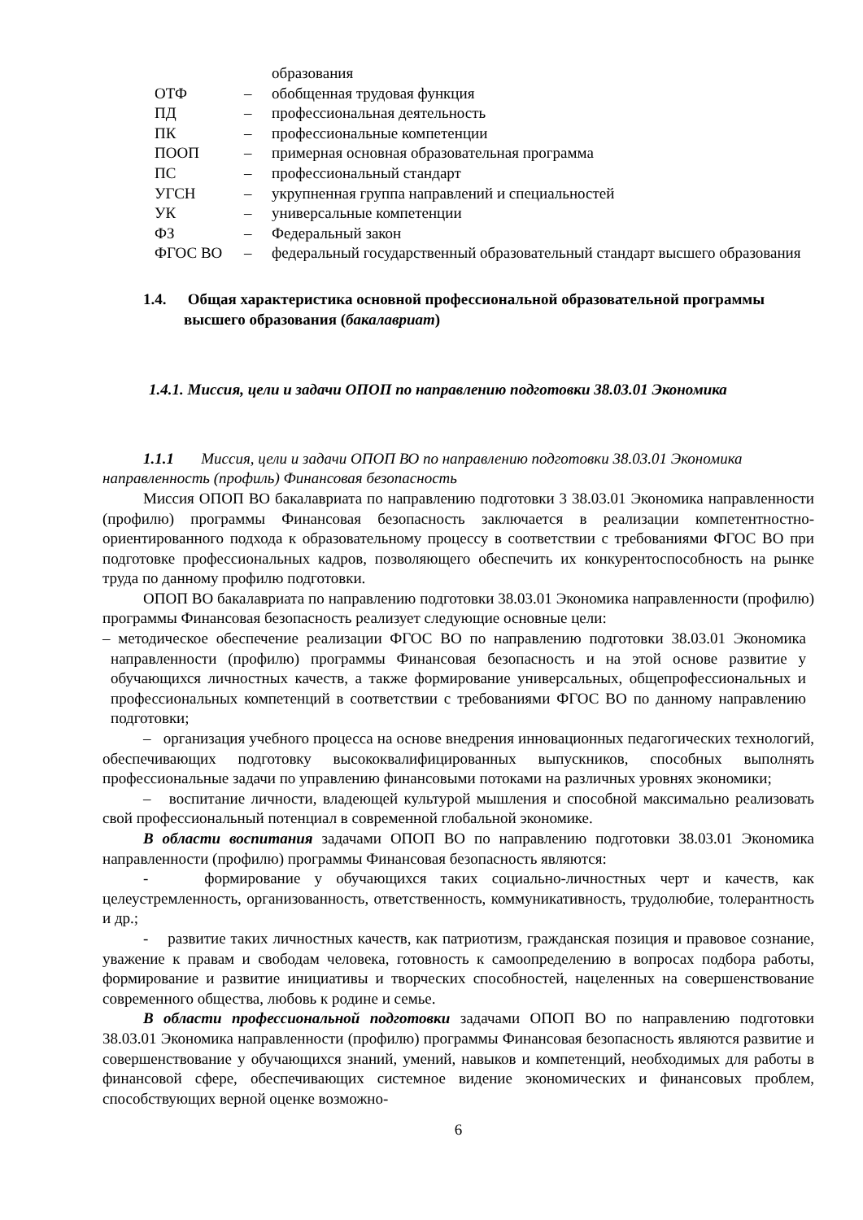| | | образования |
| ОТФ | – | обобщенная трудовая функция |
| ПД | – | профессиональная деятельность |
| ПК | – | профессиональные компетенции |
| ПООП | – | примерная основная образовательная программа |
| ПС | – | профессиональный стандарт |
| УГСН | – | укрупненная группа направлений и специальностей |
| УК | – | универсальные компетенции |
| ФЗ | – | Федеральный закон |
| ФГОС ВО | – | федеральный государственный образовательный стандарт высшего образования |
1.4. Общая характеристика основной профессиональной образовательной программы высшего образования (бакалавриат)
1.4.1. Миссия, цели и задачи ОПОП по направлению подготовки 38.03.01 Экономика
1.1.1 Миссия, цели и задачи ОПОП ВО по направлению подготовки 38.03.01 Экономика направленность (профиль) Финансовая безопасность
Миссия ОПОП ВО бакалавриата по направлению подготовки 3 38.03.01 Экономика направленности (профилю) программы Финансовая безопасность заключается в реализации компетентностно-ориентированного подхода к образовательному процессу в соответствии с требованиями ФГОС ВО при подготовке профессиональных кадров, позволяющего обеспечить их конкурентоспособность на рынке труда по данному профилю подготовки.
ОПОП ВО бакалавриата по направлению подготовки 38.03.01 Экономика направленности (профилю) программы Финансовая безопасность реализует следующие основные цели:
– методическое обеспечение реализации ФГОС ВО по направлению подготовки 38.03.01 Экономика направленности (профилю) программы Финансовая безопасность и на этой основе развитие у обучающихся личностных качеств, а также формирование универсальных, общепрофессиональных и профессиональных компетенций в соответствии с требованиями ФГОС ВО по данному направлению подготовки;
– организация учебного процесса на основе внедрения инновационных педагогических технологий, обеспечивающих подготовку высококвалифицированных выпускников, способных выполнять профессиональные задачи по управлению финансовыми потоками на различных уровнях экономики;
– воспитание личности, владеющей культурой мышления и способной максимально реализовать свой профессиональный потенциал в современной глобальной экономике.
В области воспитания задачами ОПОП ВО по направлению подготовки 38.03.01 Экономика направленности (профилю) программы Финансовая безопасность являются:
- формирование у обучающихся таких социально-личностных черт и качеств, как целеустремленность, организованность, ответственность, коммуникативность, трудолюбие, толерантность и др.;
- развитие таких личностных качеств, как патриотизм, гражданская позиция и правовое сознание, уважение к правам и свободам человека, готовность к самоопределению в вопросах подбора работы, формирование и развитие инициативы и творческих способностей, нацеленных на совершенствование современного общества, любовь к родине и семье.
В области профессиональной подготовки задачами ОПОП ВО по направлению подготовки 38.03.01 Экономика направленности (профилю) программы Финансовая безопасность являются развитие и совершенствование у обучающихся знаний, умений, навыков и компетенций, необходимых для работы в финансовой сфере, обеспечивающих системное видение экономических и финансовых проблем, способствующих верной оценке возможно-
6